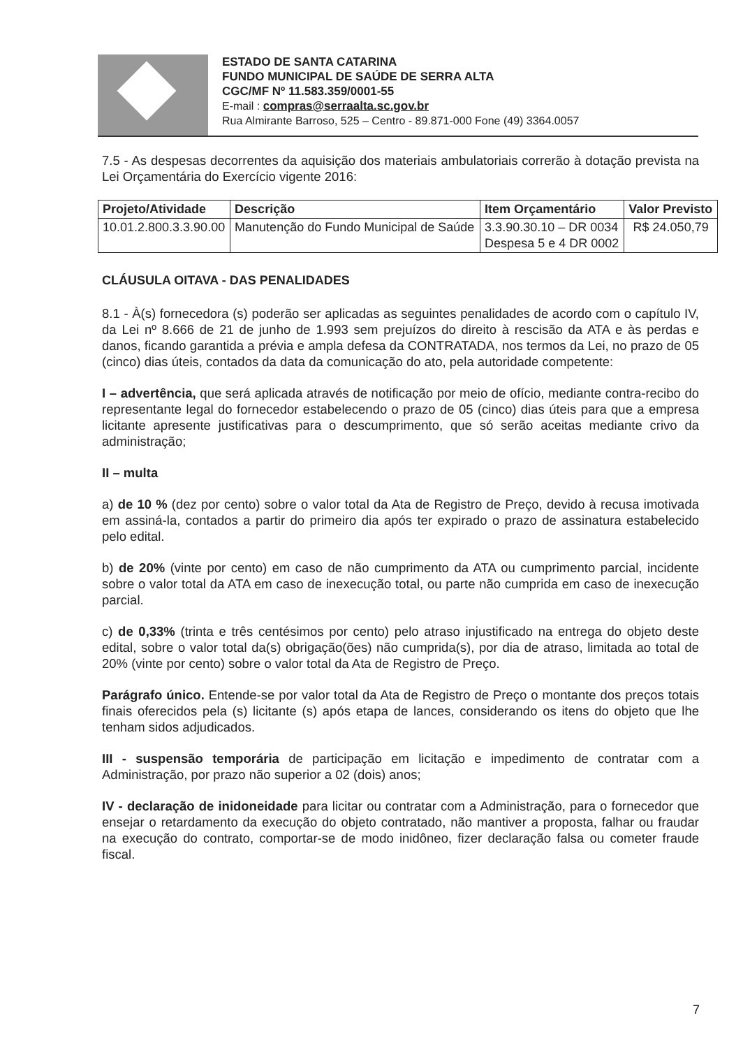ESTADO DE SANTA CATARINA
FUNDO MUNICIPAL DE SAÚDE DE SERRA ALTA
CGC/MF Nº 11.583.359/0001-55
E-mail : compras@serraalta.sc.gov.br
Rua Almirante Barroso, 525 – Centro - 89.871-000 Fone (49) 3364.0057
7.5 - As despesas decorrentes da aquisição dos materiais ambulatoriais correrão à dotação prevista na Lei Orçamentária do Exercício vigente 2016:
| Projeto/Atividade | Descrição | Item Orçamentário | Valor Previsto |
| --- | --- | --- | --- |
| 10.01.2.800.3.3.90.00 | Manutenção do Fundo Municipal de Saúde | 3.3.90.30.10 – DR 0034 Despesa 5 e 4 DR 0002 | R$ 24.050,79 |
CLÁUSULA OITAVA - DAS PENALIDADES
8.1 - À(s) fornecedora (s) poderão ser aplicadas as seguintes penalidades de acordo com o capítulo IV, da Lei nº 8.666 de 21 de junho de 1.993 sem prejuízos do direito à rescisão da ATA e às perdas e danos, ficando garantida a prévia e ampla defesa da CONTRATADA, nos termos da Lei, no prazo de 05 (cinco) dias úteis, contados da data da comunicação do ato, pela autoridade competente:
I – advertência, que será aplicada através de notificação por meio de ofício, mediante contra-recibo do representante legal do fornecedor estabelecendo o prazo de 05 (cinco) dias úteis para que a empresa licitante apresente justificativas para o descumprimento, que só serão aceitas mediante crivo da administração;
II – multa
a) de 10 % (dez por cento) sobre o valor total da Ata de Registro de Preço, devido à recusa imotivada em assiná-la, contados a partir do primeiro dia após ter expirado o prazo de assinatura estabelecido pelo edital.
b) de 20% (vinte por cento) em caso de não cumprimento da ATA ou cumprimento parcial, incidente sobre o valor total da ATA em caso de inexecução total, ou parte não cumprida em caso de inexecução parcial.
c) de 0,33% (trinta e três centésimos por cento) pelo atraso injustificado na entrega do objeto deste edital, sobre o valor total da(s) obrigação(ões) não cumprida(s), por dia de atraso, limitada ao total de 20% (vinte por cento) sobre o valor total da Ata de Registro de Preço.
Parágrafo único. Entende-se por valor total da Ata de Registro de Preço o montante dos preços totais finais oferecidos pela (s) licitante (s) após etapa de lances, considerando os itens do objeto que lhe tenham sidos adjudicados.
III - suspensão temporária de participação em licitação e impedimento de contratar com a Administração, por prazo não superior a 02 (dois) anos;
IV - declaração de inidoneidade para licitar ou contratar com a Administração, para o fornecedor que ensejar o retardamento da execução do objeto contratado, não mantiver a proposta, falhar ou fraudar na execução do contrato, comportar-se de modo inidôneo, fizer declaração falsa ou cometer fraude fiscal.
7